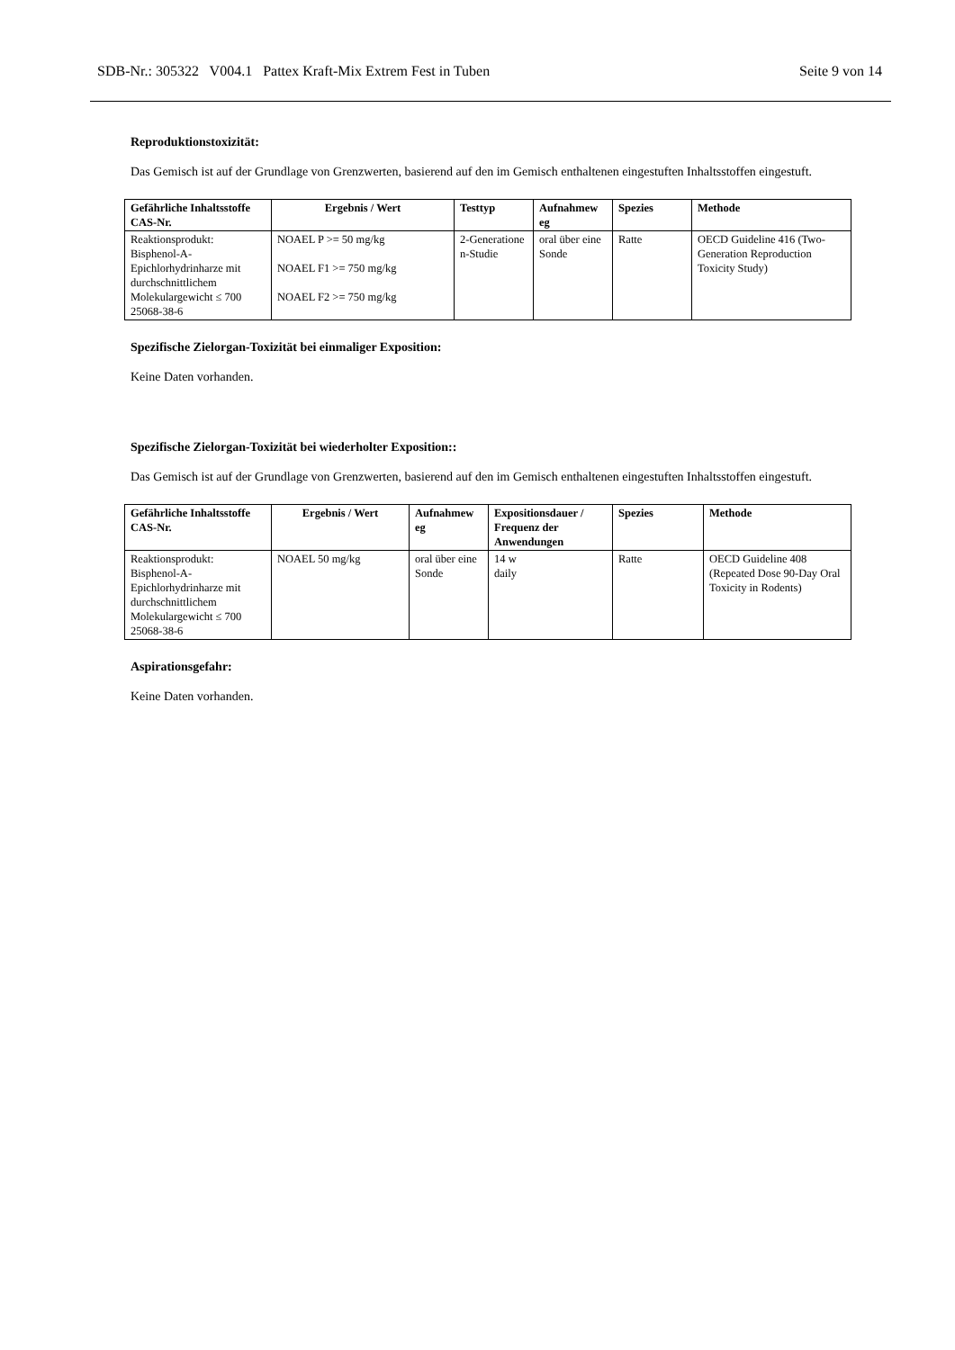SDB-Nr.: 305322 V004.1 Pattex Kraft-Mix Extrem Fest in Tuben Seite 9 von 14
Reproduktionstoxizität:
Das Gemisch ist auf der Grundlage von Grenzwerten, basierend auf den im Gemisch enthaltenen eingestuften Inhaltsstoffen eingestuft.
| Gefährliche Inhaltsstoffe CAS-Nr. | Ergebnis / Wert | Testtyp | Aufnahmew eg | Spezies | Methode |
| --- | --- | --- | --- | --- | --- |
| Reaktionsprodukt: Bisphenol-A-Epichlorhydrinharze mit durchschnittlichem Molekulargewicht ≤ 700 25068-38-6 | NOAEL P >= 50 mg/kg NOAEL F1 >= 750 mg/kg NOAEL F2 >= 750 mg/kg | 2-Generatione n-Studie | oral über eine Sonde | Ratte | OECD Guideline 416 (Two-Generation Reproduction Toxicity Study) |
Spezifische Zielorgan-Toxizität bei einmaliger Exposition:
Keine Daten vorhanden.
Spezifische Zielorgan-Toxizität bei wiederholter Exposition::
Das Gemisch ist auf der Grundlage von Grenzwerten, basierend auf den im Gemisch enthaltenen eingestuften Inhaltsstoffen eingestuft.
| Gefährliche Inhaltsstoffe CAS-Nr. | Ergebnis / Wert | Aufnahmew eg | Expositionsdauer / Frequenz der Anwendungen | Spezies | Methode |
| --- | --- | --- | --- | --- | --- |
| Reaktionsprodukt: Bisphenol-A-Epichlorhydrinharze mit durchschnittlichem Molekulargewicht ≤ 700 25068-38-6 | NOAEL 50 mg/kg | oral über eine Sonde | 14 w daily | Ratte | OECD Guideline 408 (Repeated Dose 90-Day Oral Toxicity in Rodents) |
Aspirationsgefahr:
Keine Daten vorhanden.